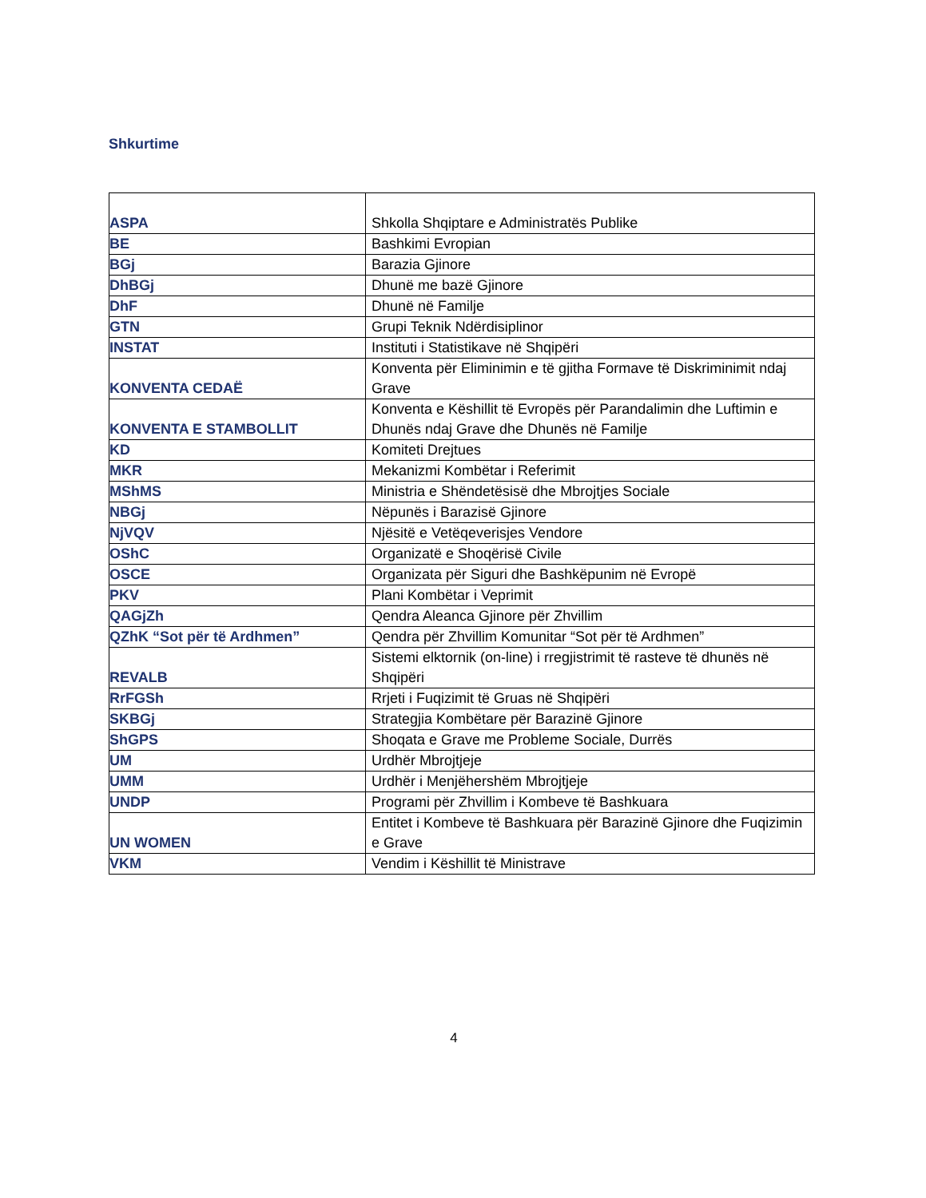Shkurtime
| ASPA | Shkolla Shqiptare e Administratës Publike |
| BE | Bashkimi Evropian |
| BGj | Barazia Gjinore |
| DhBGj | Dhunë me bazë Gjinore |
| DhF | Dhunë në Familje |
| GTN | Grupi Teknik Ndërdisiplinor |
| INSTAT | Instituti i Statistikave në Shqipëri |
| KONVENTA CEDAË | Konventa për Eliminimin e të gjitha Formave të Diskriminimit ndaj Grave |
| KONVENTA E STAMBOLLIT | Konventa e Këshillit të Evropës për Parandalimin dhe Luftimin e Dhunës ndaj Grave dhe Dhunës në Familje |
| KD | Komiteti Drejtues |
| MKR | Mekanizmi Kombëtar i Referimit |
| MShMS | Ministria e Shëndetësisë dhe Mbrojtjes Sociale |
| NBGj | Nëpunës i Barazisë Gjinore |
| NjVQV | Njësitë e Vetëqeverisjes Vendore |
| OShC | Organizatë e Shoqërisë Civile |
| OSCE | Organizata për Siguri dhe Bashkëpunim në Evropë |
| PKV | Plani Kombëtar i Veprimit |
| QAGjZh | Qendra Aleanca Gjinore për Zhvillim |
| QZhK “Sot për të Ardhmen” | Qendra për Zhvillim Komunitar “Sot për të Ardhmen” |
| REVALB | Sistemi elktornik (on-line) i rregjistrimit të rasteve të dhunës në Shqipëri |
| RrFGSh | Rrjeti i Fuqizimit të Gruas në Shqipëri |
| SKBGj | Strategjia Kombëtare për Barazinë Gjinore |
| ShGPS | Shoqata e Grave me Probleme Sociale, Durrës |
| UM | Urdhër Mbrojtjeje |
| UMM | Urdhër i Menjëhershëm Mbrojtjeje |
| UNDP | Programi për Zhvillim i Kombeve të Bashkuara |
| UN WOMEN | Entitet i Kombeve të Bashkuara për Barazinë Gjinore dhe Fuqizimin e Grave |
| VKM | Vendim i Këshillit të Ministrave |
4